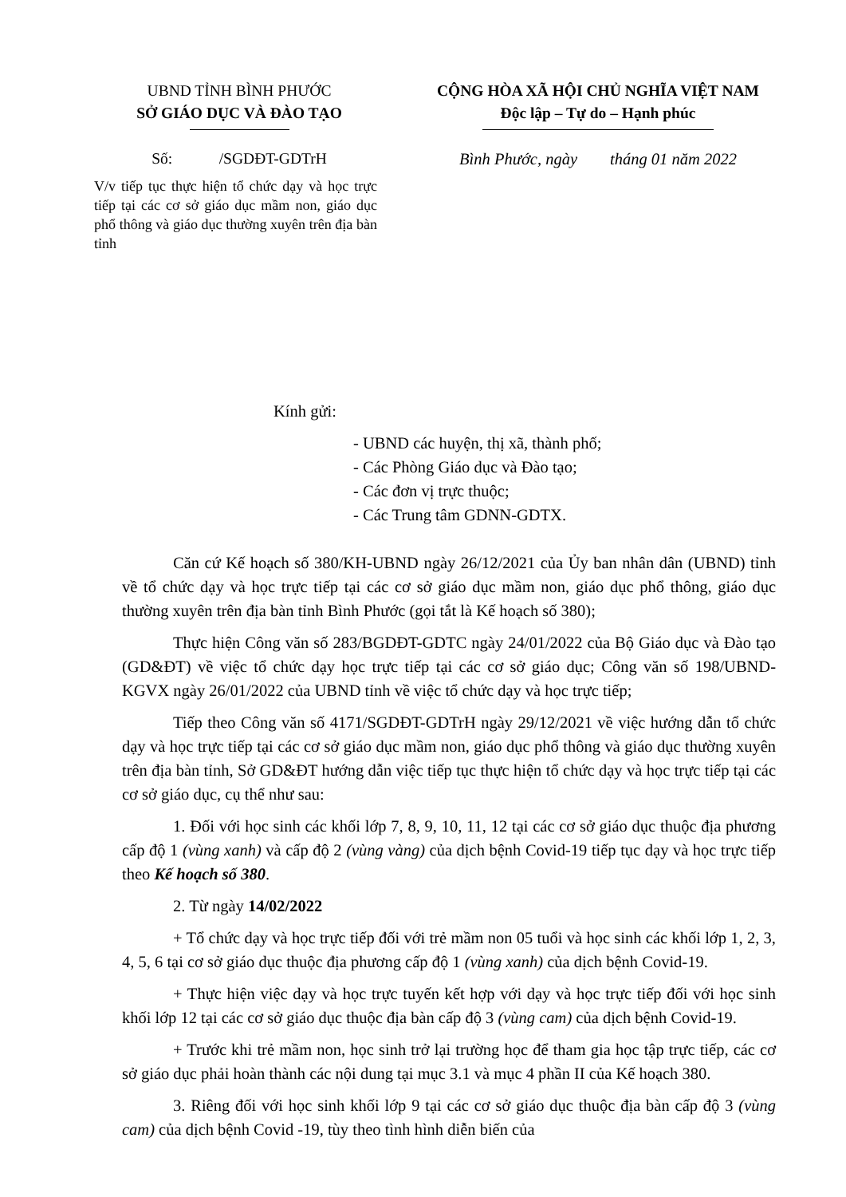UBND TỈNH BÌNH PHƯỚC
SỞ GIÁO DỤC VÀ ĐÀO TẠO
Số: /SGDĐT-GDTrH
V/v tiếp tục thực hiện tổ chức dạy và học trực tiếp tại các cơ sở giáo dục mầm non, giáo dục phổ thông và giáo dục thường xuyên trên địa bàn tỉnh
CỘNG HÒA XÃ HỘI CHỦ NGHĨA VIỆT NAM
Độc lập – Tự do – Hạnh phúc
Bình Phước, ngày tháng 01 năm 2022
Kính gửi:
- UBND các huyện, thị xã, thành phố;
- Các Phòng Giáo dục và Đào tạo;
- Các đơn vị trực thuộc;
- Các Trung tâm GDNN-GDTX.
Căn cứ Kế hoạch số 380/KH-UBND ngày 26/12/2021 của Ủy ban nhân dân (UBND) tỉnh về tổ chức dạy và học trực tiếp tại các cơ sở giáo dục mầm non, giáo dục phổ thông, giáo dục thường xuyên trên địa bàn tỉnh Bình Phước (gọi tắt là Kế hoạch số 380);
Thực hiện Công văn số 283/BGDĐT-GDTC ngày 24/01/2022 của Bộ Giáo dục và Đào tạo (GD&ĐT) về việc tổ chức dạy học trực tiếp tại các cơ sở giáo dục; Công văn số 198/UBND-KGVX ngày 26/01/2022 của UBND tỉnh về việc tổ chức dạy và học trực tiếp;
Tiếp theo Công văn số 4171/SGDĐT-GDTrH ngày 29/12/2021 về việc hướng dẫn tổ chức dạy và học trực tiếp tại các cơ sở giáo dục mầm non, giáo dục phổ thông và giáo dục thường xuyên trên địa bàn tỉnh, Sở GD&ĐT hướng dẫn việc tiếp tục thực hiện tổ chức dạy và học trực tiếp tại các cơ sở giáo dục, cụ thể như sau:
1. Đối với học sinh các khối lớp 7, 8, 9, 10, 11, 12 tại các cơ sở giáo dục thuộc địa phương cấp độ 1 (vùng xanh) và cấp độ 2 (vùng vàng) của dịch bệnh Covid-19 tiếp tục dạy và học trực tiếp theo Kế hoạch số 380.
2. Từ ngày 14/02/2022
+ Tổ chức dạy và học trực tiếp đối với trẻ mầm non 05 tuổi và học sinh các khối lớp 1, 2, 3, 4, 5, 6 tại cơ sở giáo dục thuộc địa phương cấp độ 1 (vùng xanh) của dịch bệnh Covid-19.
+ Thực hiện việc dạy và học trực tuyến kết hợp với dạy và học trực tiếp đối với học sinh khối lớp 12 tại các cơ sở giáo dục thuộc địa bàn cấp độ 3 (vùng cam) của dịch bệnh Covid-19.
+ Trước khi trẻ mầm non, học sinh trở lại trường học để tham gia học tập trực tiếp, các cơ sở giáo dục phải hoàn thành các nội dung tại mục 3.1 và mục 4 phần II của Kế hoạch 380.
3. Riêng đối với học sinh khối lớp 9 tại các cơ sở giáo dục thuộc địa bàn cấp độ 3 (vùng cam) của dịch bệnh Covid -19, tùy theo tình hình diễn biến của